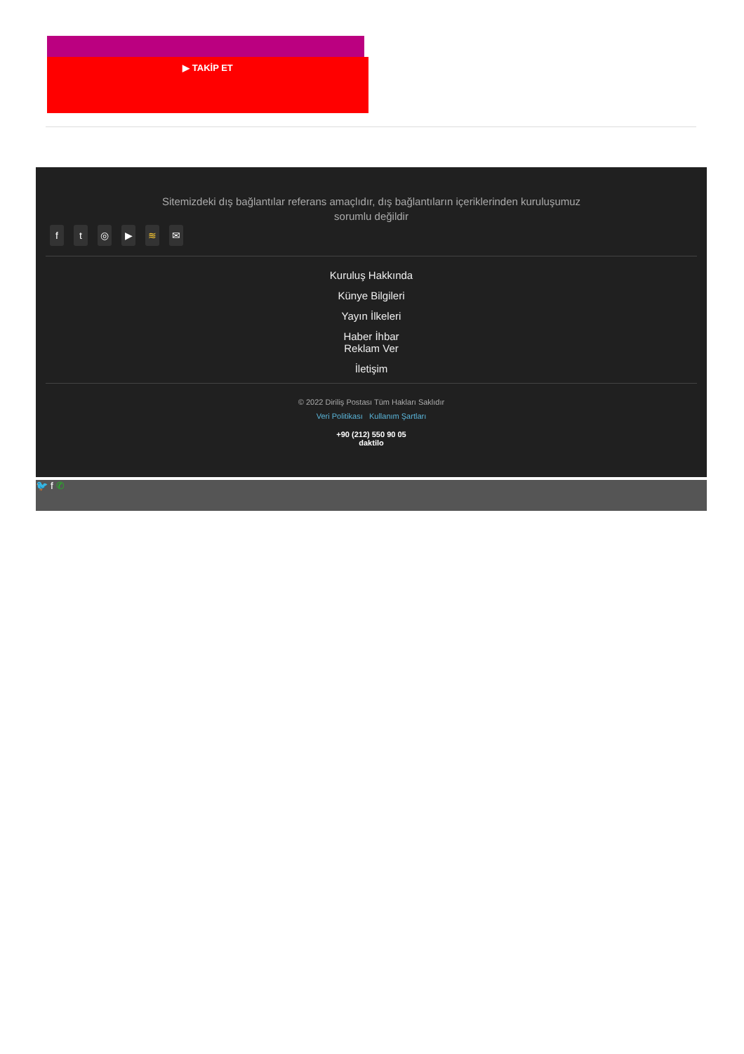▶ TAKİP ET
Sitemizdeki dış bağlantılar referans amaçlıdır, dış bağlantıların içeriklerinden kuruluşumuz sorumlu değildir
ft ◎ ▶ ≋ ✉
Kuruluş Hakkında
Künye Bilgileri
Yayın İlkeleri
Haber İhbar
Reklam Ver
İletişim
© 2022 Diriliş Postası Tüm Hakları Saklıdır
Veri Politikası Kullanım Şartları
+90 (212) 550 90 05
daktilo
🐦 f ✆